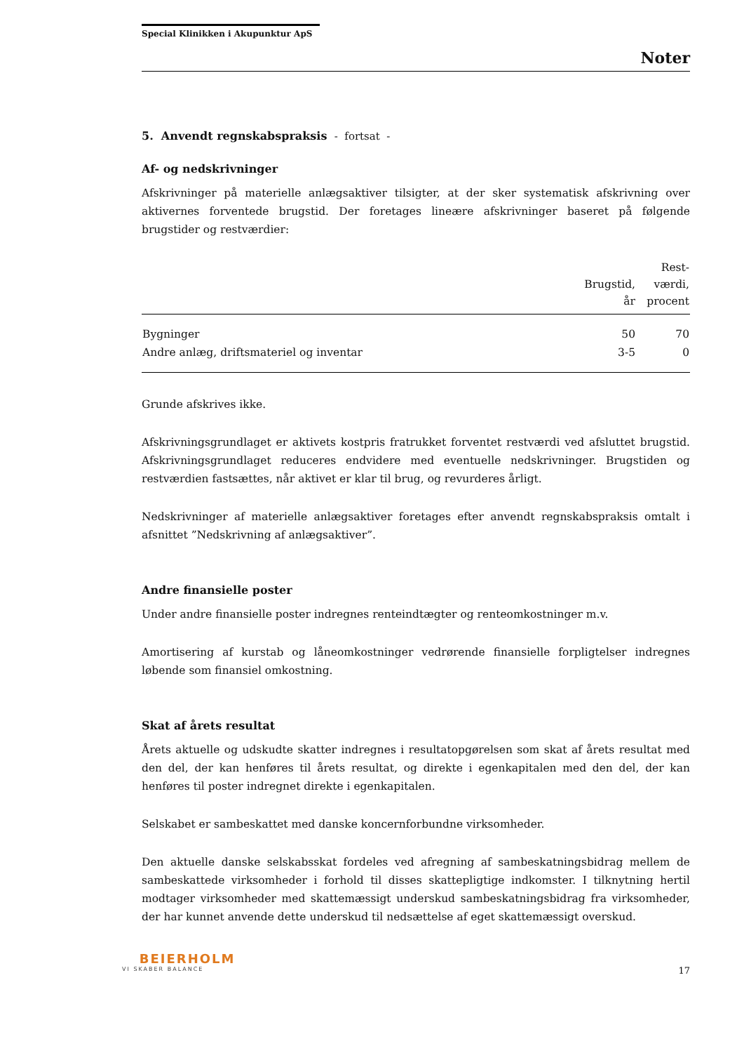Special Klinikken i Akupunktur ApS
Noter
5. Anvendt regnskabspraksis - fortsat -
Af- og nedskrivninger
Afskrivninger på materielle anlægsaktiver tilsigter, at der sker systematisk afskrivning over aktivernes forventede brugstid. Der foretages lineære afskrivninger baseret på følgende brugstider og restværdier:
| | Brugstid, år | Rest- værdi, procent |
| --- | --- | --- |
| Bygninger | 50 | 70 |
| Andre anlæg, driftsmateriel og inventar | 3-5 | 0 |
Grunde afskrives ikke.
Afskrivningsgrundlaget er aktivets kostpris fratrukket forventet restværdi ved afsluttet brugstid. Afskrivningsgrundlaget reduceres endvidere med eventuelle nedskrivninger. Brugstiden og restværdien fastsættes, når aktivet er klar til brug, og revurderes årligt.
Nedskrivninger af materielle anlægsaktiver foretages efter anvendt regnskabspraksis omtalt i afsnittet ”Nedskrivning af anlægsaktiver”.
Andre finansielle poster
Under andre finansielle poster indregnes renteindtægter og renteomkostninger m.v.
Amortisering af kurstab og låneomkostninger vedrørende finansielle forpligtelser indregnes løbende som finansiel omkostning.
Skat af årets resultat
Årets aktuelle og udskudte skatter indregnes i resultatopgørelsen som skat af årets resultat med den del, der kan henføres til årets resultat, og direkte i egenkapitalen med den del, der kan henføres til poster indregnet direkte i egenkapitalen.
Selskabet er sambeskattet med danske koncernforbundne virksomheder.
Den aktuelle danske selskabsskat fordeles ved afregning af sambeskatningsbidrag mellem de sambeskattede virksomheder i forhold til disses skattepligtige indkomster. I tilknytning hertil modtager virksomheder med skattemæssigt underskud sambeskatningsbidrag fra virksomheder, der har kunnet anvende dette underskud til nedsættelse af eget skattemæssigt overskud.
BEIERHOLM
VI SKABER BALANCE
17